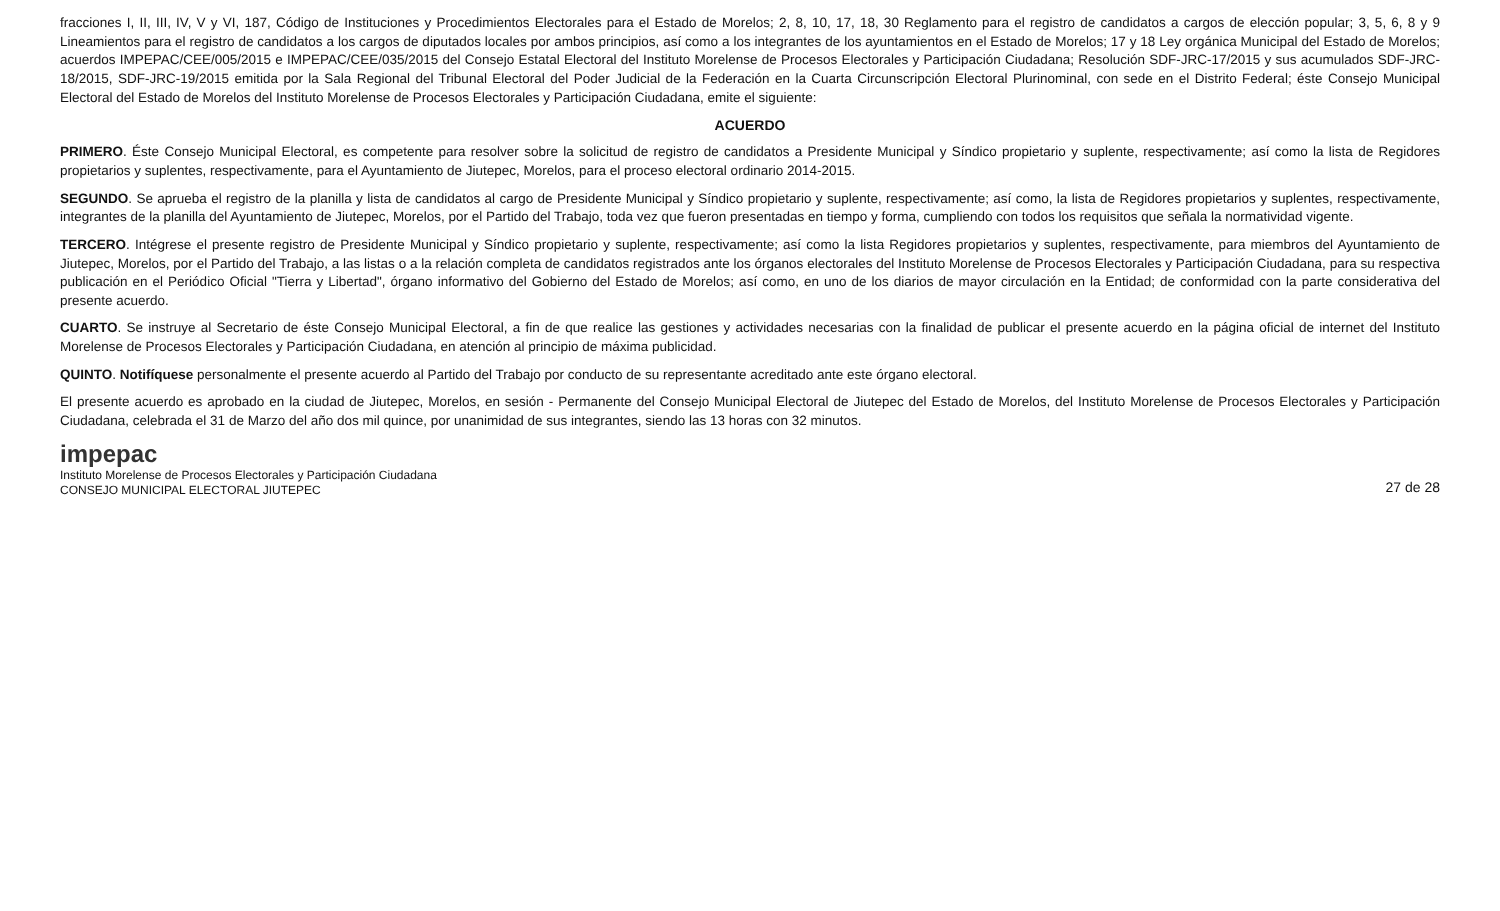fracciones I, II, III, IV, V y VI, 187, Código de Instituciones y Procedimientos Electorales para el Estado de Morelos; 2, 8, 10, 17, 18, 30 Reglamento para el registro de candidatos a cargos de elección popular; 3, 5, 6, 8 y 9 Lineamientos para el registro de candidatos a los cargos de diputados locales por ambos principios, así como a los integrantes de los ayuntamientos en el Estado de Morelos; 17 y 18 Ley orgánica Municipal del Estado de Morelos; acuerdos IMPEPAC/CEE/005/2015 e IMPEPAC/CEE/035/2015 del Consejo Estatal Electoral del Instituto Morelense de Procesos Electorales y Participación Ciudadana; Resolución SDF-JRC-17/2015 y sus acumulados SDF-JRC-18/2015, SDF-JRC-19/2015 emitida por la Sala Regional del Tribunal Electoral del Poder Judicial de la Federación en la Cuarta Circunscripción Electoral Plurinominal, con sede en el Distrito Federal; éste Consejo Municipal Electoral del Estado de Morelos del Instituto Morelense de Procesos Electorales y Participación Ciudadana, emite el siguiente:
ACUERDO
PRIMERO. Éste Consejo Municipal Electoral, es competente para resolver sobre la solicitud de registro de candidatos a Presidente Municipal y Síndico propietario y suplente, respectivamente; así como la lista de Regidores propietarios y suplentes, respectivamente, para el Ayuntamiento de Jiutepec, Morelos, para el proceso electoral ordinario 2014-2015.
SEGUNDO. Se aprueba el registro de la planilla y lista de candidatos al cargo de Presidente Municipal y Síndico propietario y suplente, respectivamente; así como, la lista de Regidores propietarios y suplentes, respectivamente, integrantes de la planilla del Ayuntamiento de Jiutepec, Morelos, por el Partido del Trabajo, toda vez que fueron presentadas en tiempo y forma, cumpliendo con todos los requisitos que señala la normatividad vigente.
TERCERO. Intégrese el presente registro de Presidente Municipal y Síndico propietario y suplente, respectivamente; así como la lista Regidores propietarios y suplentes, respectivamente, para miembros del Ayuntamiento de Jiutepec, Morelos, por el Partido del Trabajo, a las listas o a la relación completa de candidatos registrados ante los órganos electorales del Instituto Morelense de Procesos Electorales y Participación Ciudadana, para su respectiva publicación en el Periódico Oficial "Tierra y Libertad", órgano informativo del Gobierno del Estado de Morelos; así como, en uno de los diarios de mayor circulación en la Entidad; de conformidad con la parte considerativa del presente acuerdo.
CUARTO. Se instruye al Secretario de éste Consejo Municipal Electoral, a fin de que realice las gestiones y actividades necesarias con la finalidad de publicar el presente acuerdo en la página oficial de internet del Instituto Morelense de Procesos Electorales y Participación Ciudadana, en atención al principio de máxima publicidad.
QUINTO. Notifíquese personalmente el presente acuerdo al Partido del Trabajo por conducto de su representante acreditado ante este órgano electoral.
El presente acuerdo es aprobado en la ciudad de Jiutepec, Morelos, en sesión - Permanente del Consejo Municipal Electoral de Jiutepec del Estado de Morelos, del Instituto Morelense de Procesos Electorales y Participación Ciudadana, celebrada el 31 de Marzo del año dos mil quince, por unanimidad de sus integrantes, siendo las 13 horas con 32 minutos.
impepac
Instituto Morelense de Procesos Electorales y Participación Ciudadana
CONSEJO MUNICIPAL ELECTORAL JIUTEPEC
27 de 28